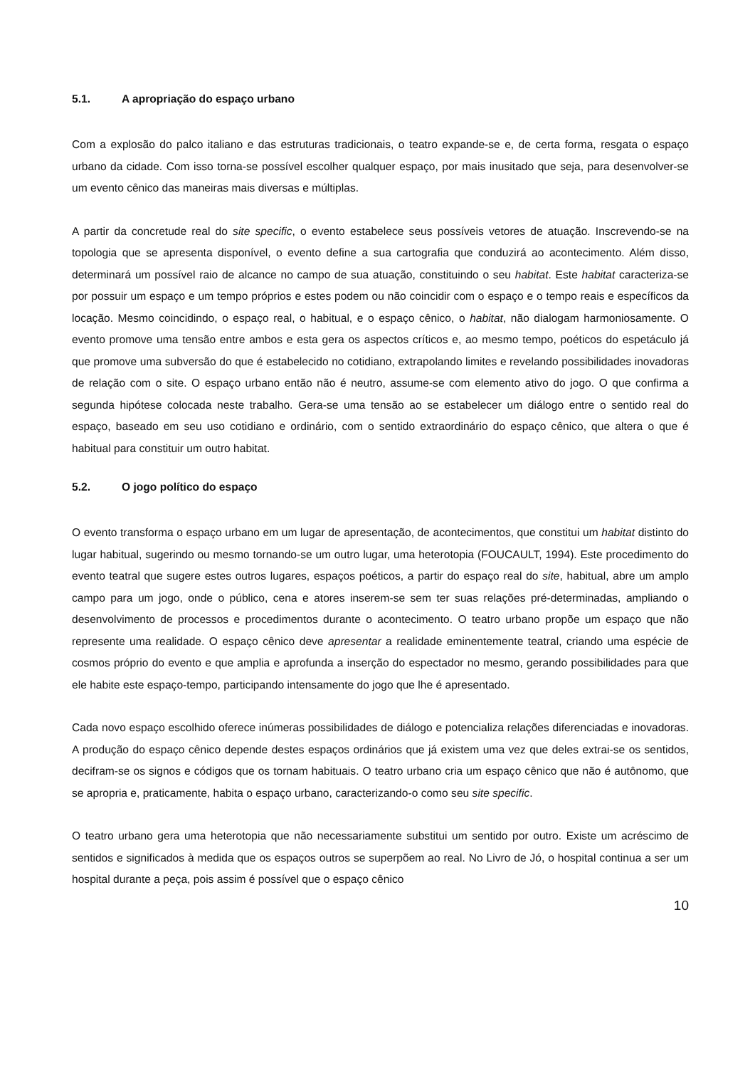5.1. A apropriação do espaço urbano
Com a explosão do palco italiano e das estruturas tradicionais, o teatro expande-se e, de certa forma, resgata o espaço urbano da cidade. Com isso torna-se possível escolher qualquer espaço, por mais inusitado que seja, para desenvolver-se um evento cênico das maneiras mais diversas e múltiplas.
A partir da concretude real do site specific, o evento estabelece seus possíveis vetores de atuação. Inscrevendo-se na topologia que se apresenta disponível, o evento define a sua cartografia que conduzirá ao acontecimento. Além disso, determinará um possível raio de alcance no campo de sua atuação, constituindo o seu habitat. Este habitat caracteriza-se por possuir um espaço e um tempo próprios e estes podem ou não coincidir com o espaço e o tempo reais e específicos da locação. Mesmo coincidindo, o espaço real, o habitual, e o espaço cênico, o habitat, não dialogam harmoniosamente. O evento promove uma tensão entre ambos e esta gera os aspectos críticos e, ao mesmo tempo, poéticos do espetáculo já que promove uma subversão do que é estabelecido no cotidiano, extrapolando limites e revelando possibilidades inovadoras de relação com o site. O espaço urbano então não é neutro, assume-se com elemento ativo do jogo. O que confirma a segunda hipótese colocada neste trabalho. Gera-se uma tensão ao se estabelecer um diálogo entre o sentido real do espaço, baseado em seu uso cotidiano e ordinário, com o sentido extraordinário do espaço cênico, que altera o que é habitual para constituir um outro habitat.
5.2. O jogo político do espaço
O evento transforma o espaço urbano em um lugar de apresentação, de acontecimentos, que constitui um habitat distinto do lugar habitual, sugerindo ou mesmo tornando-se um outro lugar, uma heterotopia (FOUCAULT, 1994). Este procedimento do evento teatral que sugere estes outros lugares, espaços poéticos, a partir do espaço real do site, habitual, abre um amplo campo para um jogo, onde o público, cena e atores inserem-se sem ter suas relações pré-determinadas, ampliando o desenvolvimento de processos e procedimentos durante o acontecimento. O teatro urbano propõe um espaço que não represente uma realidade. O espaço cênico deve apresentar a realidade eminentemente teatral, criando uma espécie de cosmos próprio do evento e que amplia e aprofunda a inserção do espectador no mesmo, gerando possibilidades para que ele habite este espaço-tempo, participando intensamente do jogo que lhe é apresentado.
Cada novo espaço escolhido oferece inúmeras possibilidades de diálogo e potencializa relações diferenciadas e inovadoras. A produção do espaço cênico depende destes espaços ordinários que já existem uma vez que deles extrai-se os sentidos, decifram-se os signos e códigos que os tornam habituais. O teatro urbano cria um espaço cênico que não é autônomo, que se apropria e, praticamente, habita o espaço urbano, caracterizando-o como seu site specific.
O teatro urbano gera uma heterotopia que não necessariamente substitui um sentido por outro. Existe um acréscimo de sentidos e significados à medida que os espaços outros se superpõem ao real. No Livro de Jó, o hospital continua a ser um hospital durante a peça, pois assim é possível que o espaço cênico
10